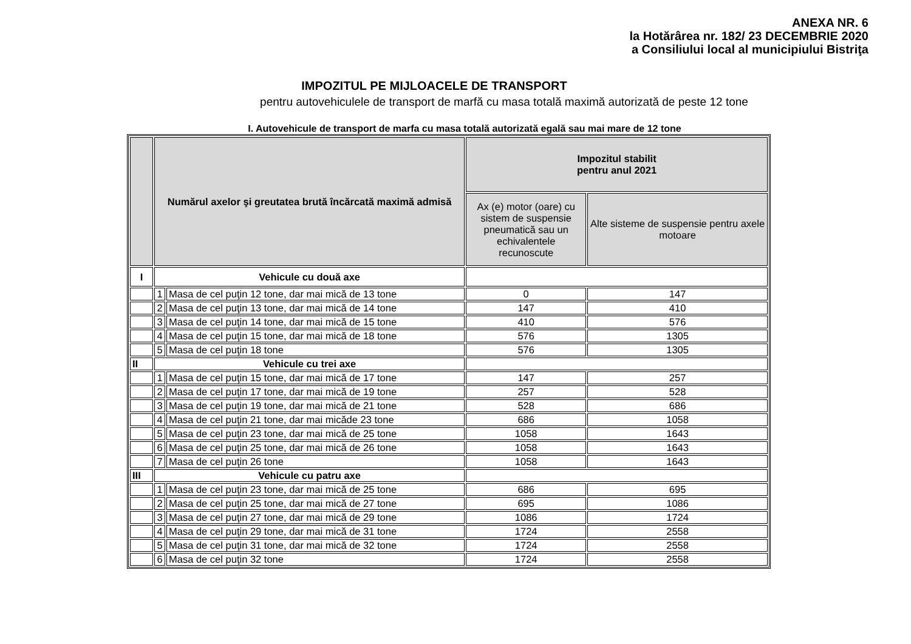ANEXA NR. 6
la Hotărârea nr. 182/ 23 DECEMBRIE 2020
a Consiliului local al municipiului Bistriţa
IMPOZITUL PE MIJLOACELE DE TRANSPORT
pentru autovehiculele de transport de marfă cu masa totală maximă autorizată de peste 12 tone
I. Autovehicule de transport de marfa cu masa totală autorizată egală sau mai mare de 12 tone
| | Numărul axelor şi greutatea brută încărcată maximă admisă | | Impozitul stabilit pentru anul 2021 | |
| --- | --- | --- | --- | --- |
| | | | Ax (e) motor (oare) cu sistem de suspensie pneumatică sau un echivalentele recunoscute | Alte sisteme de suspensie pentru axele motoare |
| I | Vehicule cu două axe | | | |
| | 1 | Masa de cel puţin 12 tone, dar mai mică de 13 tone | 0 | 147 |
| | 2 | Masa de cel puţin 13 tone, dar mai mică de 14 tone | 147 | 410 |
| | 3 | Masa de cel puţin 14 tone, dar mai mică de 15 tone | 410 | 576 |
| | 4 | Masa de cel puţin 15 tone, dar mai mică de 18 tone | 576 | 1305 |
| | 5 | Masa de cel puţin 18 tone | 576 | 1305 |
| II | Vehicule cu trei axe | | | |
| | 1 | Masa de cel puţin 15 tone, dar mai mică de 17 tone | 147 | 257 |
| | 2 | Masa de cel puţin 17 tone, dar mai mică de 19 tone | 257 | 528 |
| | 3 | Masa de cel puţin 19 tone, dar mai mică de 21 tone | 528 | 686 |
| | 4 | Masa de cel puţin 21 tone, dar mai micăde 23 tone | 686 | 1058 |
| | 5 | Masa de cel puţin 23 tone, dar mai mică de 25 tone | 1058 | 1643 |
| | 6 | Masa de cel puţin 25 tone, dar mai mică de 26 tone | 1058 | 1643 |
| | 7 | Masa de cel puţin 26 tone | 1058 | 1643 |
| III | Vehicule cu patru axe | | | |
| | 1 | Masa de cel puţin 23 tone, dar mai mică de 25 tone | 686 | 695 |
| | 2 | Masa de cel puţin 25 tone, dar mai mică de 27 tone | 695 | 1086 |
| | 3 | Masa de cel puţin 27 tone, dar mai mică de 29 tone | 1086 | 1724 |
| | 4 | Masa de cel puţin 29 tone, dar mai mică de 31 tone | 1724 | 2558 |
| | 5 | Masa de cel puţin 31 tone, dar mai mică de 32 tone | 1724 | 2558 |
| | 6 | Masa de cel puţin 32 tone | 1724 | 2558 |